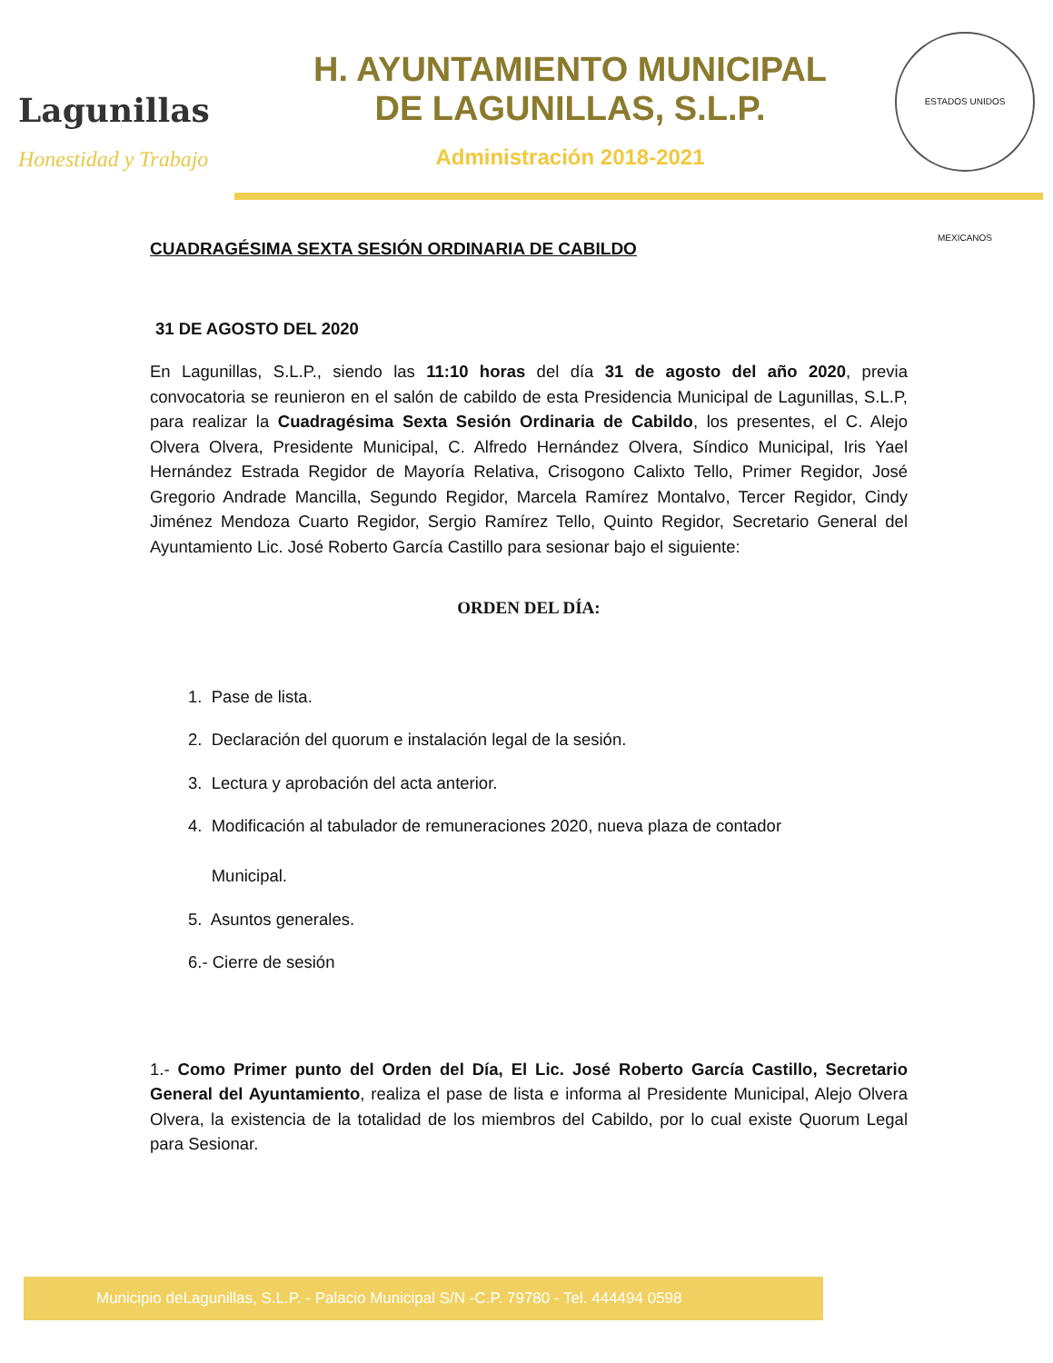Lagunillas
Honestidad y Trabajo
H. AYUNTAMIENTO MUNICIPAL
DE LAGUNILLAS, S.L.P.
Administración 2018-2021
ESTADOS UNIDOS MEXICANOS
CUADRAGÉSIMA SEXTA SESIÓN ORDINARIA DE CABILDO
31 DE AGOSTO DEL 2020
En Lagunillas, S.L.P., siendo las 11:10 horas del día 31 de agosto del año 2020, previa convocatoria se reunieron en el salón de cabildo de esta Presidencia Municipal de Lagunillas, S.L.P, para realizar la Cuadragésima Sexta Sesión Ordinaria de Cabildo, los presentes, el C. Alejo Olvera Olvera, Presidente Municipal, C. Alfredo Hernández Olvera, Síndico Municipal, Iris Yael Hernández Estrada Regidor de Mayoría Relativa, Crisogono Calixto Tello, Primer Regidor, José Gregorio Andrade Mancilla, Segundo Regidor, Marcela Ramírez Montalvo, Tercer Regidor, Cindy Jiménez Mendoza Cuarto Regidor, Sergio Ramírez Tello, Quinto Regidor, Secretario General del Ayuntamiento Lic. José Roberto García Castillo para sesionar bajo el siguiente:
ORDEN DEL DÍA:
1. Pase de lista.
2. Declaración del quorum e instalación legal de la sesión.
3. Lectura y aprobación del acta anterior.
4. Modificación al tabulador de remuneraciones 2020, nueva plaza de contador
Municipal.
5. Asuntos generales.
6.- Cierre de sesión
1.- Como Primer punto del Orden del Día, El Lic. José Roberto García Castillo, Secretario General del Ayuntamiento, realiza el pase de lista e informa al Presidente Municipal, Alejo Olvera Olvera, la existencia de la totalidad de los miembros del Cabildo, por lo cual existe Quorum Legal para Sesionar.
Municipio deLagunillas, S.L.P. - Palacio Municipal S/N -C.P. 79780 - Tel. 444494 0598